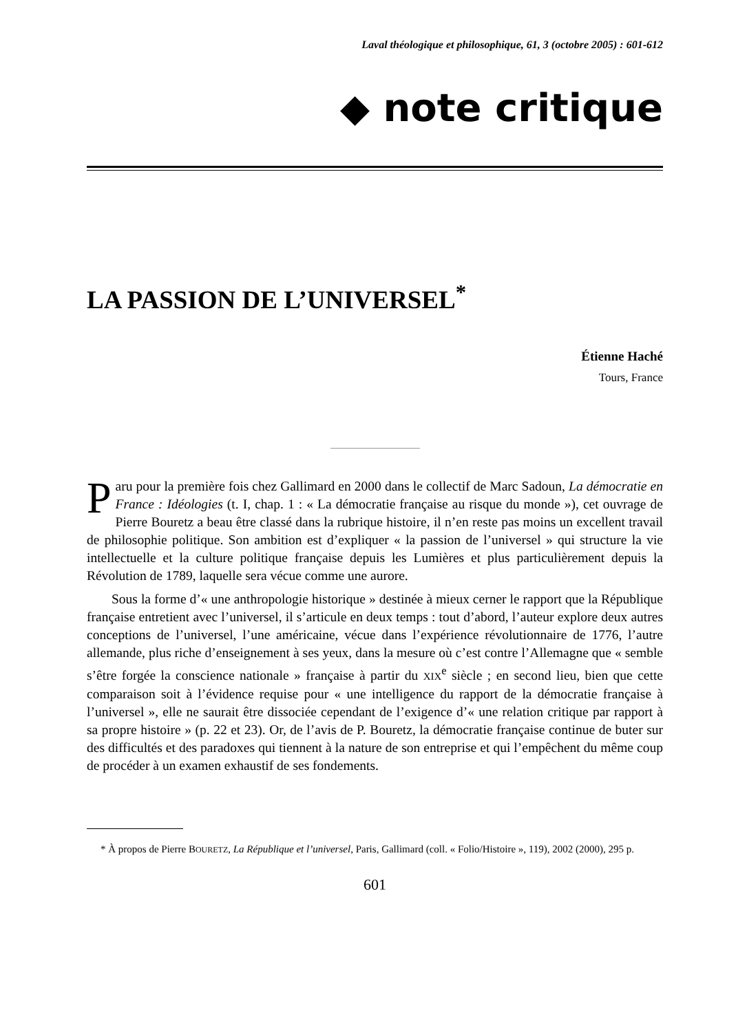Laval théologique et philosophique, 61, 3 (octobre 2005) : 601-612
◆ note critique
LA PASSION DE L’UNIVERSEL<sup>*</sup>
Étienne Haché
Tours, France
Paru pour la première fois chez Gallimard en 2000 dans le collectif de Marc Sadoun, La démocratie en France : Idéologies (t. I, chap. 1 : « La démocratie française au risque du monde »), cet ouvrage de Pierre Bouretz a beau être classé dans la rubrique histoire, il n’en reste pas moins un excellent travail de philosophie politique. Son ambition est d’expliquer « la passion de l’universel » qui structure la vie intellectuelle et la culture politique française depuis les Lumières et plus particulièrement depuis la Révolution de 1789, laquelle sera vécue comme une aurore.
Sous la forme d’« une anthropologie historique » destinée à mieux cerner le rapport que la République française entretient avec l’universel, il s’articule en deux temps : tout d’abord, l’auteur explore deux autres conceptions de l’universel, l’une américaine, vécue dans l’expérience révolutionnaire de 1776, l’autre allemande, plus riche d’enseignement à ses yeux, dans la mesure où c’est contre l’Allemagne que « semble s’être forgée la conscience nationale » française à partir du XIX<sup>e</sup> siècle ; en second lieu, bien que cette comparaison soit à l’évidence requise pour « une intelligence du rapport de la démocratie française à l’universel », elle ne saurait être dissociée cependant de l’exigence d’« une relation critique par rapport à sa propre histoire » (p. 22 et 23). Or, de l’avis de P. Bouretz, la démocratie française continue de buter sur des difficultés et des paradoxes qui tiennent à la nature de son entreprise et qui l’empêchent du même coup de procéder à un examen exhaustif de ses fondements.
* À propos de Pierre BOURETZ, La République et l’universel, Paris, Gallimard (coll. « Folio/Histoire », 119), 2002 (2000), 295 p.
601